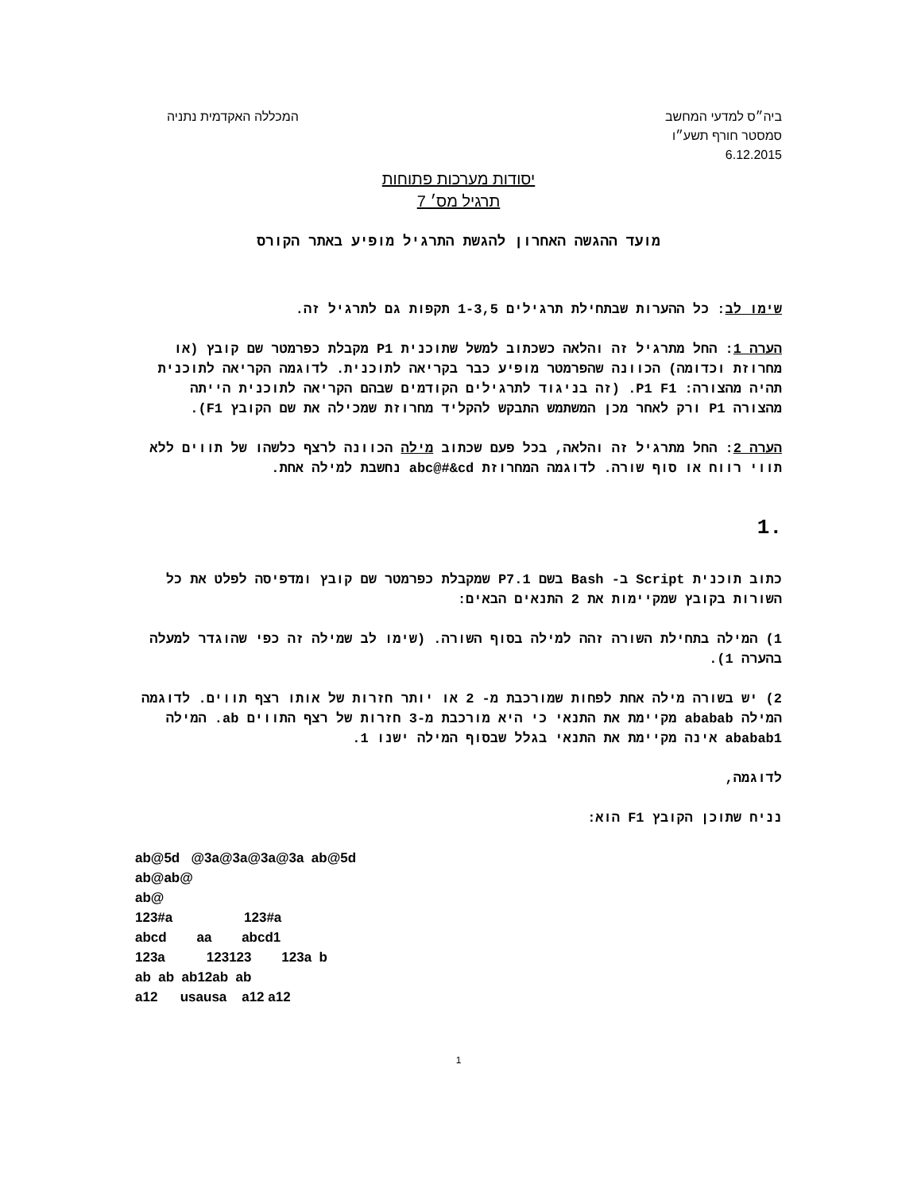ביה״ס למדעי המחשב המכללה האקדמית נתניה
סמסטר חורף תשע״ו
6.12.2015
יסודות מערכות פתוחות
תרגיל מס׳ 7
מועד ההגשה האחרון להגשת התרגיל מופיע באתר הקורס
שימו לב: כל ההערות שבתחילת תרגילים 1-3,5 תקפות גם לתרגיל זה.
הערה 1: החל מתרגיל זה והלאה כשכתוב למשל שתוכנית P1 מקבלת כפרמטר שם קובץ (או מחרוזת וכדומה) הכוונה שהפרמטר מופיע כבר בקריאה לתוכנית. לדוגמה הקריאה לתוכנית תהיה מהצורה: P1 F1. (זה בניגוד לתרגילים הקודמים שבהם הקריאה לתוכנית הייתה מהצורה P1 ורק לאחר מכן המשתמש התבקש להקליד מחרוזת שמכילה את שם הקובץ F1).
הערה 2: החל מתרגיל זה והלאה, בכל פעם שכתוב מילה הכוונה לרצף כלשהו של תווים ללא תווי רווח או סוף שורה. לדוגמה המחרוזת abc@#&cd נחשבת למילה אחת.
.1
כתוב תוכנית Script ב- Bash בשם P7.1 שמקבלת כפרמטר שם קובץ ומדפיסה לפלט את כל השורות בקובץ שמקיימות את 2 התנאים הבאים:
1) המילה בתחילת השורה זהה למילה בסוף השורה. (שימו לב שמילה זה כפי שהוגדר למעלה בהערה 1).
2) יש בשורה מילה אחת לפחות שמורכבת מ- 2 או יותר חזרות של אותו רצף תווים. לדוגמה המילה ababab מקיימת את התנאי כי היא מורכבת מ-3 חזרות של רצף התווים ab. המילה ababab1 אינה מקיימת את התנאי בגלל שבסוף המילה ישנו 1.
לדוגמה,
נניח שתוכן הקובץ F1 הוא:
ab@5d @3a@3a@3a@3a ab@5d ab@ab@ ab@ 123#a 123#a abcd aa abcd1 123a 123123 123a b ab ab ab12ab ab a12 usausa a12 a12
1